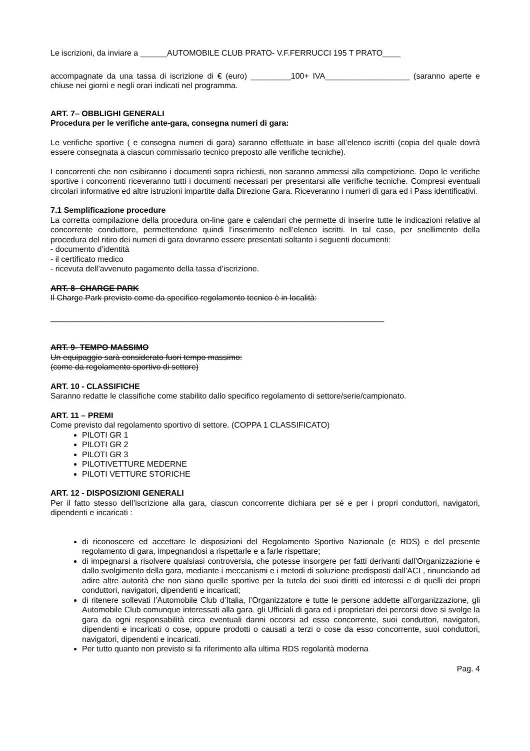Le iscrizioni, da inviare a ______AUTOMOBILE CLUB PRATO- V.F.FERRUCCI 195 T PRATO____
accompagnate da una tassa di iscrizione di € (euro) _________100+ IVA___________________ (saranno aperte e chiuse nei giorni e negli orari indicati nel programma.
ART. 7– OBBLIGHI GENERALI
Procedura per le verifiche ante-gara, consegna numeri di gara:
Le verifiche sportive ( e consegna numeri di gara) saranno effettuate in base all’elenco iscritti (copia del quale dovrà essere consegnata a ciascun commissario tecnico preposto alle verifiche tecniche).
I concorrenti che non esibiranno i documenti sopra richiesti, non saranno ammessi alla competizione. Dopo le verifiche sportive i concorrenti riceveranno tutti i documenti necessari per presentarsi alle verifiche tecniche. Compresi eventuali circolari informative ed altre istruzioni impartite dalla Direzione Gara. Riceveranno i numeri di gara ed i Pass identificativi.
7.1 Semplificazione procedure
La corretta compilazione della procedura on-line gare e calendari che permette di inserire tutte le indicazioni relative al concorrente conduttore, permettendone quindi l’inserimento nell’elenco iscritti. In tal caso, per snellimento della procedura del ritiro dei numeri di gara dovranno essere presentati soltanto i seguenti documenti:
- documento d’identità
- il certificato medico
- ricevuta dell’avvenuto pagamento della tassa d’iscrizione.
ART. 8- CHARGE PARK
Il Charge Park previsto come da specifico regolamento tecnico è in località:
___________________________________________________________________________
ART. 9- TEMPO MASSIMO
Un equipaggio sarà considerato fuori tempo massimo:
(come da regolamento sportivo di settore)
ART. 10 - CLASSIFICHE
Saranno redatte le classifiche come stabilito dallo specifico regolamento di settore/serie/campionato.
ART. 11 – PREMI
Come previsto dal regolamento sportivo di settore. (COPPA 1 CLASSIFICATO)
PILOTI GR 1
PILOTI GR 2
PILOTI GR 3
PILOTIVETTURE MEDERNE
PILOTI VETTURE STORICHE
ART. 12 - DISPOSIZIONI GENERALI
Per il fatto stesso dell’iscrizione alla gara, ciascun concorrente dichiara per sé e per i propri conduttori, navigatori, dipendenti e incaricati :
di riconoscere ed accettare le disposizioni del Regolamento Sportivo Nazionale (e RDS) e del presente regolamento di gara, impegnandosi a rispettarle e a farle rispettare;
di impegnarsi a risolvere qualsiasi controversia, che potesse insorgere per fatti derivanti dall’Organizzazione e dallo svolgimento della gara, mediante i meccanismi e i metodi di soluzione predisposti dall’ACI , rinunciando ad adire altre autorità che non siano quelle sportive per la tutela dei suoi diritti ed interessi e di quelli dei propri conduttori, navigatori, dipendenti e incaricati;
di ritenere sollevati l’Automobile Club d’Italia, l’Organizzatore e tutte le persone addette all’organizzazione, gli Automobile Club comunque interessati alla gara. gli Ufficiali di gara ed i proprietari dei percorsi dove si svolge la gara da ogni responsabilità circa eventuali danni occorsi ad esso concorrente, suoi conduttori, navigatori, dipendenti e incaricati o cose, oppure prodotti o causati a terzi o cose da esso concorrente, suoi conduttori, navigatori, dipendenti e incaricati.
Per tutto quanto non previsto si fa riferimento alla ultima RDS regolarità moderna
Pag. 4